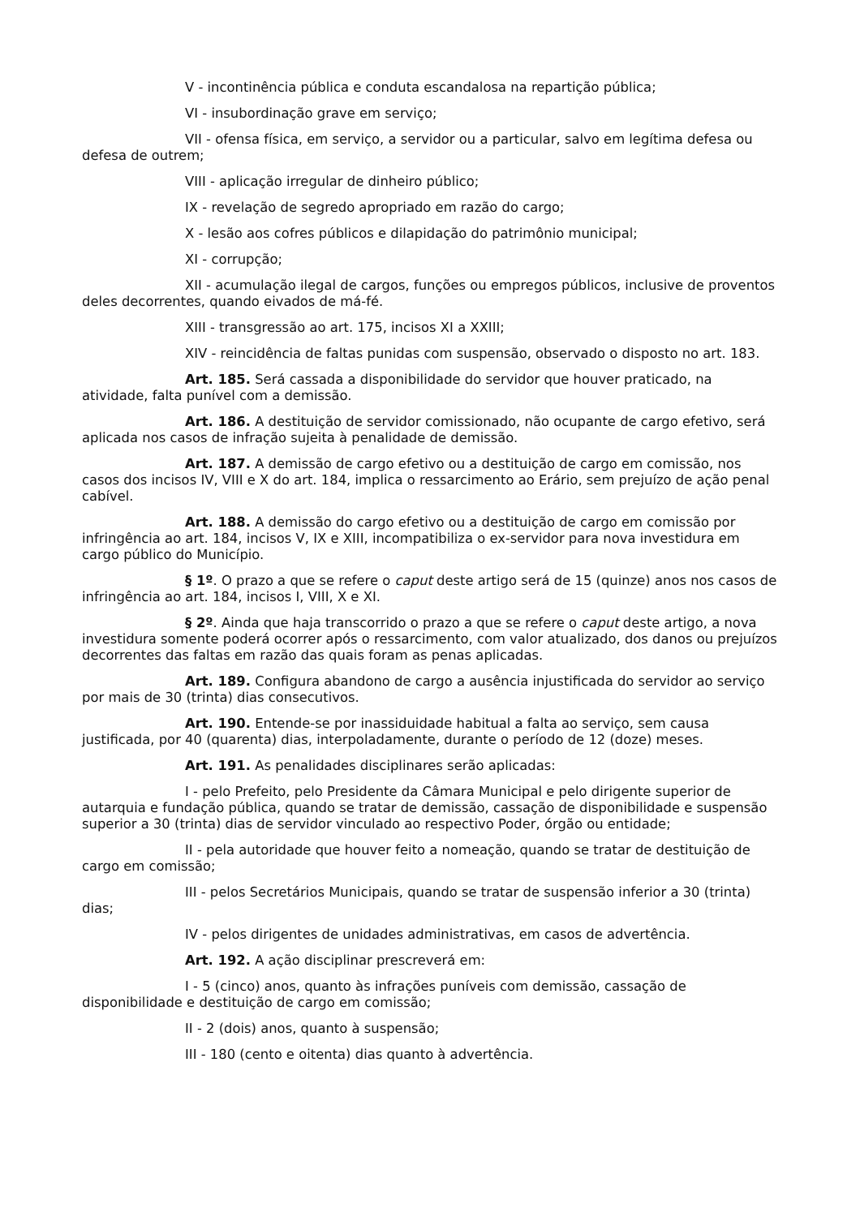V - incontinência pública e conduta escandalosa na repartição pública;
VI - insubordinação grave em serviço;
VII - ofensa física, em serviço, a servidor ou a particular, salvo em legítima defesa ou defesa de outrem;
VIII - aplicação irregular de dinheiro público;
IX - revelação de segredo apropriado em razão do cargo;
X - lesão aos cofres públicos e dilapidação do patrimônio municipal;
XI - corrupção;
XII - acumulação ilegal de cargos, funções ou empregos públicos, inclusive de proventos deles decorrentes, quando eivados de má-fé.
XIII - transgressão ao art. 175, incisos XI a XXIII;
XIV - reincidência de faltas punidas com suspensão, observado o disposto no art. 183.
Art. 185. Será cassada a disponibilidade do servidor que houver praticado, na atividade, falta punível com a demissão.
Art. 186. A destituição de servidor comissionado, não ocupante de cargo efetivo, será aplicada nos casos de infração sujeita à penalidade de demissão.
Art. 187. A demissão de cargo efetivo ou a destituição de cargo em comissão, nos casos dos incisos IV, VIII e X do art. 184, implica o ressarcimento ao Erário, sem prejuízo de ação penal cabível.
Art. 188. A demissão do cargo efetivo ou a destituição de cargo em comissão por infringência ao art. 184, incisos V, IX e XIII, incompatibiliza o ex-servidor para nova investidura em cargo público do Município.
§ 1º. O prazo a que se refere o caput deste artigo será de 15 (quinze) anos nos casos de infringência ao art. 184, incisos I, VIII, X e XI.
§ 2º. Ainda que haja transcorrido o prazo a que se refere o caput deste artigo, a nova investidura somente poderá ocorrer após o ressarcimento, com valor atualizado, dos danos ou prejuízos decorrentes das faltas em razão das quais foram as penas aplicadas.
Art. 189. Configura abandono de cargo a ausência injustificada do servidor ao serviço por mais de 30 (trinta) dias consecutivos.
Art. 190. Entende-se por inassiduidade habitual a falta ao serviço, sem causa justificada, por 40 (quarenta) dias, interpoladamente, durante o período de 12 (doze) meses.
Art. 191. As penalidades disciplinares serão aplicadas:
I - pelo Prefeito, pelo Presidente da Câmara Municipal e pelo dirigente superior de autarquia e fundação pública, quando se tratar de demissão, cassação de disponibilidade e suspensão superior a 30 (trinta) dias de servidor vinculado ao respectivo Poder, órgão ou entidade;
II - pela autoridade que houver feito a nomeação, quando se tratar de destituição de cargo em comissão;
III - pelos Secretários Municipais, quando se tratar de suspensão inferior a 30 (trinta) dias;
IV - pelos dirigentes de unidades administrativas, em casos de advertência.
Art. 192. A ação disciplinar prescreverá em:
I - 5 (cinco) anos, quanto às infrações puníveis com demissão, cassação de disponibilidade e destituição de cargo em comissão;
II - 2 (dois) anos, quanto à suspensão;
III - 180 (cento e oitenta) dias quanto à advertência.